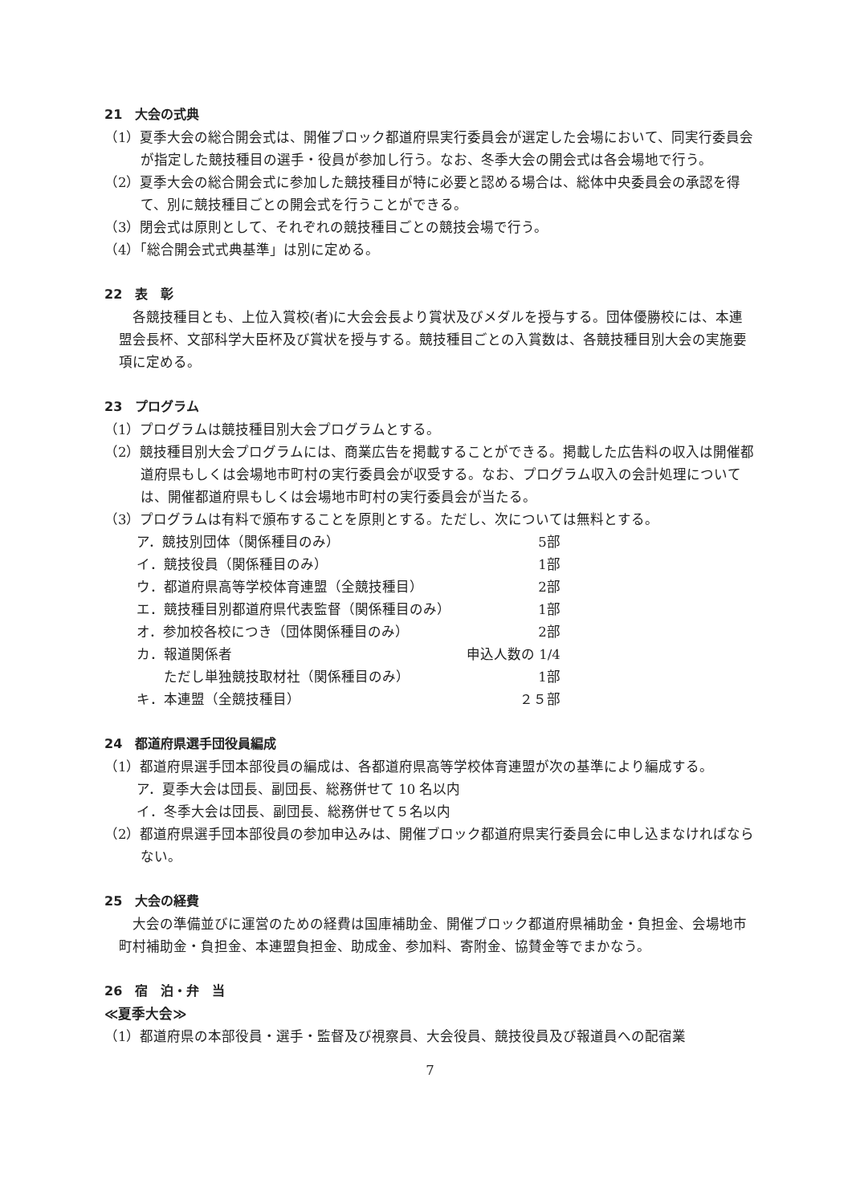21　大会の式典
（1）夏季大会の総合開会式は、開催ブロック都道府県実行委員会が選定した会場において、同実行委員会が指定した競技種目の選手・役員が参加し行う。なお、冬季大会の開会式は各会場地で行う。
（2）夏季大会の総合開会式に参加した競技種目が特に必要と認める場合は、総体中央委員会の承認を得て、別に競技種目ごとの開会式を行うことができる。
（3）閉会式は原則として、それぞれの競技種目ごとの競技会場で行う。
（4）「総合開会式式典基準」は別に定める。
22　表　彰
各競技種目とも、上位入賞校(者)に大会会長より賞状及びメダルを授与する。団体優勝校には、本連盟会長杯、文部科学大臣杯及び賞状を授与する。競技種目ごとの入賞数は、各競技種目別大会の実施要項に定める。
23　プログラム
（1）プログラムは競技種目別大会プログラムとする。
（2）競技種目別大会プログラムには、商業広告を掲載することができる。掲載した広告料の収入は開催都道府県もしくは会場地市町村の実行委員会が収受する。なお、プログラム収入の会計処理については、開催都道府県もしくは会場地市町村の実行委員会が当たる。
（3）プログラムは有料で頒布することを原則とする。ただし、次については無料とする。
| ア．競技別団体（関係種目のみ） | 5部 |
| イ．競技役員（関係種目のみ） | 1部 |
| ウ．都道府県高等学校体育連盟（全競技種目） | 2部 |
| エ．競技種目別都道府県代表監督（関係種目のみ） | 1部 |
| オ．参加校各校につき（団体関係種目のみ） | 2部 |
| カ．報道関係者 | 申込人数の 1/4 |
| ただし単独競技取材社（関係種目のみ） | 1部 |
| キ．本連盟（全競技種目） | ２５部 |
24　都道府県選手団役員編成
（1）都道府県選手団本部役員の編成は、各都道府県高等学校体育連盟が次の基準により編成する。
ア．夏季大会は団長、副団長、総務併せて 10 名以内
イ．冬季大会は団長、副団長、総務併せて５名以内
（2）都道府県選手団本部役員の参加申込みは、開催ブロック都道府県実行委員会に申し込まなければならない。
25　大会の経費
大会の準備並びに運営のための経費は国庫補助金、開催ブロック都道府県補助金・負担金、会場地市町村補助金・負担金、本連盟負担金、助成金、参加料、寄附金、協賛金等でまかなう。
26　宿　泊・弁　当
≪夏季大会≫
（1）都道府県の本部役員・選手・監督及び視察員、大会役員、競技役員及び報道員への配宿業
7